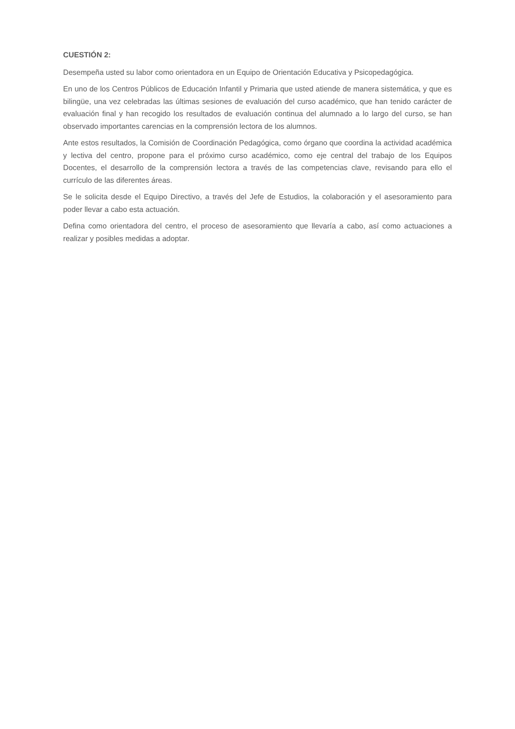CUESTIÓN 2:
Desempeña usted su labor como orientadora en un Equipo de Orientación Educativa y Psicopedagógica.
En uno de los Centros Públicos de Educación Infantil y Primaria que usted atiende de manera sistemática, y que es bilingüe, una vez celebradas las últimas sesiones de evaluación del curso académico, que han tenido carácter de evaluación final y han recogido los resultados de evaluación continua del alumnado a lo largo del curso, se han observado importantes carencias en la comprensión lectora de los alumnos.
Ante estos resultados, la Comisión de Coordinación Pedagógica, como órgano que coordina la actividad académica y lectiva del centro, propone para el próximo curso académico, como eje central del trabajo de los Equipos Docentes, el desarrollo de la comprensión lectora a través de las competencias clave, revisando para ello el currículo de las diferentes áreas.
Se le solicita desde el Equipo Directivo, a través del Jefe de Estudios, la colaboración y el asesoramiento para poder llevar a cabo esta actuación.
Defina como orientadora del centro, el proceso de asesoramiento que llevaría a cabo, así como actuaciones a realizar y posibles medidas a adoptar.